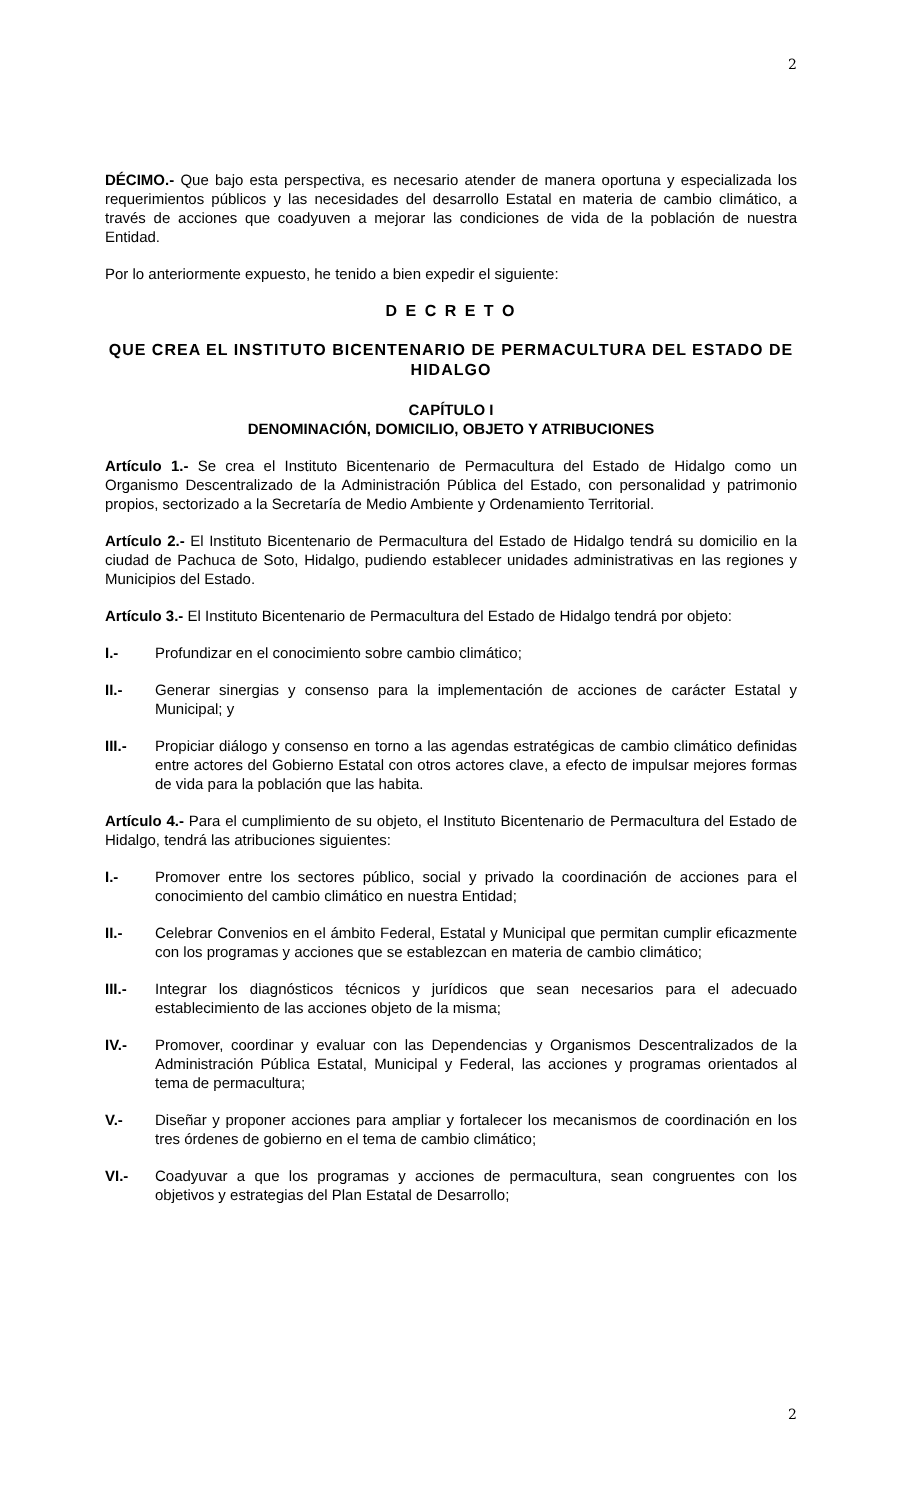2
DÉCIMO.- Que bajo esta perspectiva, es necesario atender de manera oportuna y especializada los requerimientos públicos y las necesidades del desarrollo Estatal en materia de cambio climático, a través de acciones que coadyuven a mejorar las condiciones de vida de la población de nuestra Entidad.
Por lo anteriormente expuesto, he tenido a bien expedir el siguiente:
D E C R E T O
QUE CREA EL INSTITUTO BICENTENARIO DE PERMACULTURA DEL ESTADO DE HIDALGO
CAPÍTULO I
DENOMINACIÓN, DOMICILIO, OBJETO Y ATRIBUCIONES
Artículo 1.- Se crea el Instituto Bicentenario de Permacultura del Estado de Hidalgo como un Organismo Descentralizado de la Administración Pública del Estado, con personalidad y patrimonio propios, sectorizado a la Secretaría de Medio Ambiente y Ordenamiento Territorial.
Artículo 2.- El Instituto Bicentenario de Permacultura del Estado de Hidalgo tendrá su domicilio en la ciudad de Pachuca de Soto, Hidalgo, pudiendo establecer unidades administrativas en las regiones y Municipios del Estado.
Artículo 3.- El Instituto Bicentenario de Permacultura del Estado de Hidalgo tendrá por objeto:
I.- Profundizar en el conocimiento sobre cambio climático;
II.- Generar sinergias y consenso para la implementación de acciones de carácter Estatal y Municipal; y
III.- Propiciar diálogo y consenso en torno a las agendas estratégicas de cambio climático definidas entre actores del Gobierno Estatal con otros actores clave, a efecto de impulsar mejores formas de vida para la población que las habita.
Artículo 4.- Para el cumplimiento de su objeto, el Instituto Bicentenario de Permacultura del Estado de Hidalgo, tendrá las atribuciones siguientes:
I.- Promover entre los sectores público, social y privado la coordinación de acciones para el conocimiento del cambio climático en nuestra Entidad;
II.- Celebrar Convenios en el ámbito Federal, Estatal y Municipal que permitan cumplir eficazmente con los programas y acciones que se establezcan en materia de cambio climático;
III.- Integrar los diagnósticos técnicos y jurídicos que sean necesarios para el adecuado establecimiento de las acciones objeto de la misma;
IV.- Promover, coordinar y evaluar con las Dependencias y Organismos Descentralizados de la Administración Pública Estatal, Municipal y Federal, las acciones y programas orientados al tema de permacultura;
V.- Diseñar y proponer acciones para ampliar y fortalecer los mecanismos de coordinación en los tres órdenes de gobierno en el tema de cambio climático;
VI.- Coadyuvar a que los programas y acciones de permacultura, sean congruentes con los objetivos y estrategias del Plan Estatal de Desarrollo;
2